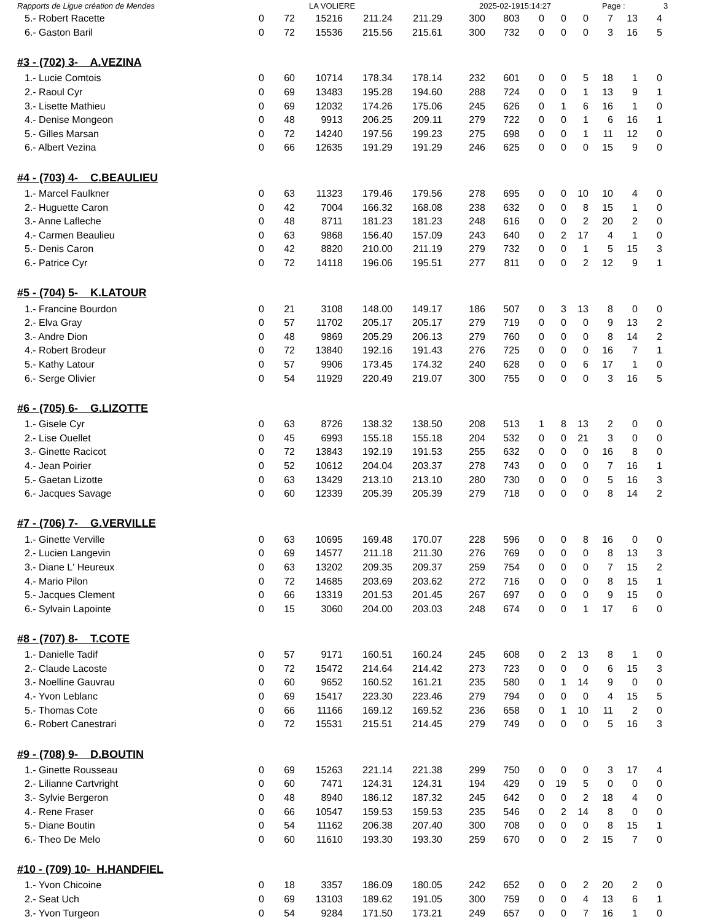Rapports de Ligue création de Mendes LA VOLIERE 2025-02-1915:14:27 Page : 3
| 5.- Robert Racette | 0 | 72 | 15216 | 211.24 | 211.29 | 300 | 803 | 0 | 0 | 0 | 7 | 13 | 4 |
| 6.- Gaston Baril | 0 | 72 | 15536 | 215.56 | 215.61 | 300 | 732 | 0 | 0 | 0 | 3 | 16 | 5 |
#3 - (702) 3- A.VEZINA
| 1.- Lucie Comtois | 0 | 60 | 10714 | 178.34 | 178.14 | 232 | 601 | 0 | 0 | 5 | 18 | 1 | 0 |
| 2.- Raoul Cyr | 0 | 69 | 13483 | 195.28 | 194.60 | 288 | 724 | 0 | 0 | 1 | 13 | 9 | 1 |
| 3.- Lisette Mathieu | 0 | 69 | 12032 | 174.26 | 175.06 | 245 | 626 | 0 | 1 | 6 | 16 | 1 | 0 |
| 4.- Denise Mongeon | 0 | 48 | 9913 | 206.25 | 209.11 | 279 | 722 | 0 | 0 | 1 | 6 | 16 | 1 |
| 5.- Gilles Marsan | 0 | 72 | 14240 | 197.56 | 199.23 | 275 | 698 | 0 | 0 | 1 | 11 | 12 | 0 |
| 6.- Albert Vezina | 0 | 66 | 12635 | 191.29 | 191.29 | 246 | 625 | 0 | 0 | 0 | 15 | 9 | 0 |
#4 - (703) 4- C.BEAULIEU
| 1.- Marcel Faulkner | 0 | 63 | 11323 | 179.46 | 179.56 | 278 | 695 | 0 | 0 | 10 | 10 | 4 | 0 |
| 2.- Huguette Caron | 0 | 42 | 7004 | 166.32 | 168.08 | 238 | 632 | 0 | 0 | 8 | 15 | 1 | 0 |
| 3.- Anne Lafleche | 0 | 48 | 8711 | 181.23 | 181.23 | 248 | 616 | 0 | 0 | 2 | 20 | 2 | 0 |
| 4.- Carmen Beaulieu | 0 | 63 | 9868 | 156.40 | 157.09 | 243 | 640 | 0 | 2 | 17 | 4 | 1 | 0 |
| 5.- Denis Caron | 0 | 42 | 8820 | 210.00 | 211.19 | 279 | 732 | 0 | 0 | 1 | 5 | 15 | 3 |
| 6.- Patrice Cyr | 0 | 72 | 14118 | 196.06 | 195.51 | 277 | 811 | 0 | 0 | 2 | 12 | 9 | 1 |
#5 - (704) 5- K.LATOUR
| 1.- Francine Bourdon | 0 | 21 | 3108 | 148.00 | 149.17 | 186 | 507 | 0 | 3 | 13 | 8 | 0 | 0 |
| 2.- Elva Gray | 0 | 57 | 11702 | 205.17 | 205.17 | 279 | 719 | 0 | 0 | 0 | 9 | 13 | 2 |
| 3.- Andre Dion | 0 | 48 | 9869 | 205.29 | 206.13 | 279 | 760 | 0 | 0 | 0 | 8 | 14 | 2 |
| 4.- Robert Brodeur | 0 | 72 | 13840 | 192.16 | 191.43 | 276 | 725 | 0 | 0 | 0 | 16 | 7 | 1 |
| 5.- Kathy Latour | 0 | 57 | 9906 | 173.45 | 174.32 | 240 | 628 | 0 | 0 | 6 | 17 | 1 | 0 |
| 6.- Serge Olivier | 0 | 54 | 11929 | 220.49 | 219.07 | 300 | 755 | 0 | 0 | 0 | 3 | 16 | 5 |
#6 - (705) 6- G.LIZOTTE
| 1.- Gisele Cyr | 0 | 63 | 8726 | 138.32 | 138.50 | 208 | 513 | 1 | 8 | 13 | 2 | 0 | 0 |
| 2.- Lise Ouellet | 0 | 45 | 6993 | 155.18 | 155.18 | 204 | 532 | 0 | 0 | 21 | 3 | 0 | 0 |
| 3.- Ginette Racicot | 0 | 72 | 13843 | 192.19 | 191.53 | 255 | 632 | 0 | 0 | 0 | 16 | 8 | 0 |
| 4.- Jean Poirier | 0 | 52 | 10612 | 204.04 | 203.37 | 278 | 743 | 0 | 0 | 0 | 7 | 16 | 1 |
| 5.- Gaetan Lizotte | 0 | 63 | 13429 | 213.10 | 213.10 | 280 | 730 | 0 | 0 | 0 | 5 | 16 | 3 |
| 6.- Jacques Savage | 0 | 60 | 12339 | 205.39 | 205.39 | 279 | 718 | 0 | 0 | 0 | 8 | 14 | 2 |
#7 - (706) 7- G.VERVILLE
| 1.- Ginette Verville | 0 | 63 | 10695 | 169.48 | 170.07 | 228 | 596 | 0 | 0 | 8 | 16 | 0 | 0 |
| 2.- Lucien Langevin | 0 | 69 | 14577 | 211.18 | 211.30 | 276 | 769 | 0 | 0 | 0 | 8 | 13 | 3 |
| 3.- Diane L' Heureux | 0 | 63 | 13202 | 209.35 | 209.37 | 259 | 754 | 0 | 0 | 0 | 7 | 15 | 2 |
| 4.- Mario Pilon | 0 | 72 | 14685 | 203.69 | 203.62 | 272 | 716 | 0 | 0 | 0 | 8 | 15 | 1 |
| 5.- Jacques Clement | 0 | 66 | 13319 | 201.53 | 201.45 | 267 | 697 | 0 | 0 | 0 | 9 | 15 | 0 |
| 6.- Sylvain Lapointe | 0 | 15 | 3060 | 204.00 | 203.03 | 248 | 674 | 0 | 0 | 1 | 17 | 6 | 0 |
#8 - (707) 8- T.COTE
| 1.- Danielle Tadif | 0 | 57 | 9171 | 160.51 | 160.24 | 245 | 608 | 0 | 2 | 13 | 8 | 1 | 0 |
| 2.- Claude Lacoste | 0 | 72 | 15472 | 214.64 | 214.42 | 273 | 723 | 0 | 0 | 0 | 6 | 15 | 3 |
| 3.- Noelline Gauvrau | 0 | 60 | 9652 | 160.52 | 161.21 | 235 | 580 | 0 | 1 | 14 | 9 | 0 | 0 |
| 4.- Yvon Leblanc | 0 | 69 | 15417 | 223.30 | 223.46 | 279 | 794 | 0 | 0 | 0 | 4 | 15 | 5 |
| 5.- Thomas Cote | 0 | 66 | 11166 | 169.12 | 169.52 | 236 | 658 | 0 | 1 | 10 | 11 | 2 | 0 |
| 6.- Robert Canestrari | 0 | 72 | 15531 | 215.51 | 214.45 | 279 | 749 | 0 | 0 | 0 | 5 | 16 | 3 |
#9 - (708) 9- D.BOUTIN
| 1.- Ginette Rousseau | 0 | 69 | 15263 | 221.14 | 221.38 | 299 | 750 | 0 | 0 | 0 | 3 | 17 | 4 |
| 2.- Lilianne Cartvright | 0 | 60 | 7471 | 124.31 | 124.31 | 194 | 429 | 0 | 19 | 5 | 0 | 0 | 0 |
| 3.- Sylvie Bergeron | 0 | 48 | 8940 | 186.12 | 187.32 | 245 | 642 | 0 | 0 | 2 | 18 | 4 | 0 |
| 4.- Rene Fraser | 0 | 66 | 10547 | 159.53 | 159.53 | 235 | 546 | 0 | 2 | 14 | 8 | 0 | 0 |
| 5.- Diane Boutin | 0 | 54 | 11162 | 206.38 | 207.40 | 300 | 708 | 0 | 0 | 0 | 8 | 15 | 1 |
| 6.- Theo De Melo | 0 | 60 | 11610 | 193.30 | 193.30 | 259 | 670 | 0 | 0 | 2 | 15 | 7 | 0 |
#10 - (709) 10- H.HANDFIEL
| 1.- Yvon Chicoine | 0 | 18 | 3357 | 186.09 | 180.05 | 242 | 652 | 0 | 0 | 2 | 20 | 2 | 0 |
| 2.- Seat Uch | 0 | 69 | 13103 | 189.62 | 191.05 | 300 | 759 | 0 | 0 | 4 | 13 | 6 | 1 |
| 3.- Yvon Turgeon | 0 | 54 | 9284 | 171.50 | 173.21 | 249 | 657 | 0 | 0 | 7 | 16 | 1 | 0 |